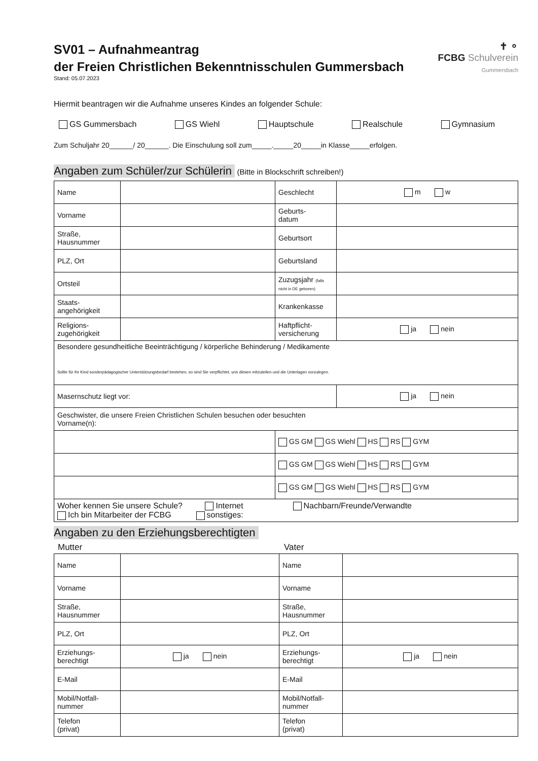✝ ⚬
FCBG Schulverein
Gummersbach
SV01 – Aufnahmeantrag
der Freien Christlichen Bekenntnisschulen Gummersbach
Stand: 05.07.2023
Hiermit beantragen wir die Aufnahme unseres Kindes an folgender Schule:
GS Gummersbach GS Wiehl Hauptschule Realschule Gymnasium
Zum Schuljahr 20______/ 20______. Die Einschulung soll zum_____._____20_____in Klasse_____erfolgen.
Angaben zum Schüler/zur Schülerin (Bitte in Blockschrift schreiben!)
| Name | | Geschlecht | m w |
| Vorname | | Geburts- datum | |
| Straße, Hausnummer | | Geburtsort | |
| PLZ, Ort | | Geburtsland | |
| Ortsteil | | Zuzugsjahr (falls nicht in DE geboren) | |
| Staats- angehörigkeit | | Krankenkasse | |
| Religions- zugehörigkeit | | Haftpflicht- versicherung | ja nein |
| Besondere gesundheitliche Beeinträchtigung / körperliche Behinderung / Medikamente Sollte für Ihr Kind sonderpädagogischer Unterstützungsbedarf bestehen, so sind Sie verpflichtet, uns diesen mitzuteilen und die Unterlagen vorzulegen. | | | |
| Masernschutz liegt vor: | | | ja nein |
| Geschwister, die unsere Freien Christlichen Schulen besuchen oder besuchten Vorname(n): | | | |
| | | GS GM GS Wiehl HS RS GYM | |
| | | GS GM GS Wiehl HS RS GYM | |
| | | GS GM GS Wiehl HS RS GYM | |
| Woher kennen Sie unsere Schule? Internet Nachbarn/Freunde/Verwandte Ich bin Mitarbeiter der FCBG sonstiges: | | | |
Angaben zu den Erziehungsberechtigten
Mutter Vater
| Name | | Name | |
| Vorname | | Vorname | |
| Straße, Hausnummer | | Straße, Hausnummer | |
| PLZ, Ort | | PLZ, Ort | |
| Erziehungs- berechtigt | ja nein | Erziehungs- berechtigt | ja nein |
| E-Mail | | E-Mail | |
| Mobil/Notfall- nummer | | Mobil/Notfall- nummer | |
| Telefon (privat) | | Telefon (privat) | |